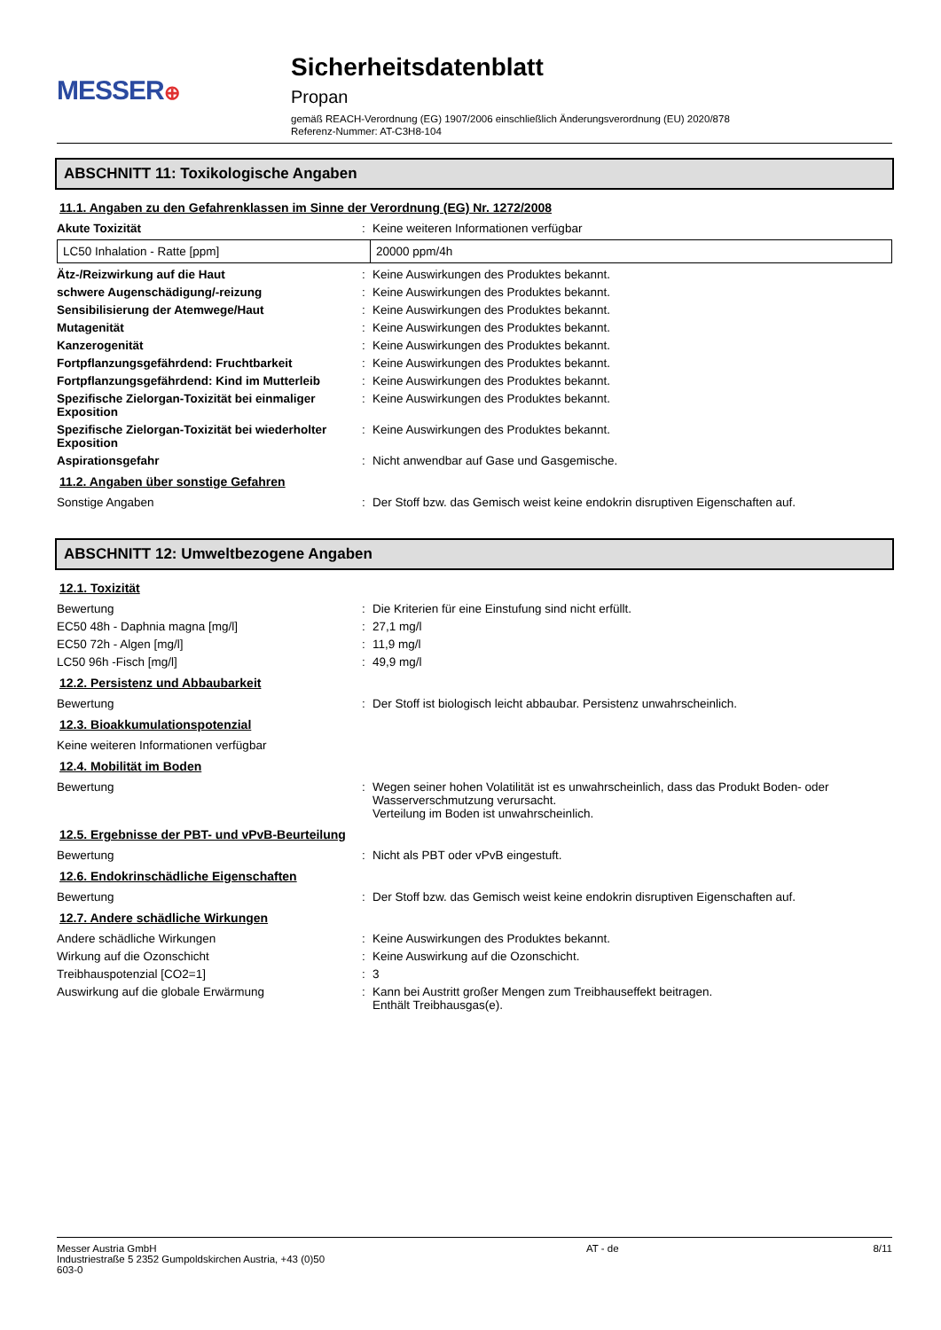MESSER⊕
Sicherheitsdatenblatt
Propan
gemäß REACH-Verordnung (EG) 1907/2006 einschließlich Änderungsverordnung (EU) 2020/878
Referenz-Nummer: AT-C3H8-104
ABSCHNITT 11: Toxikologische Angaben
11.1. Angaben zu den Gefahrenklassen im Sinne der Verordnung (EG) Nr. 1272/2008
Akute Toxizität: Keine weiteren Informationen verfügbar
| LC50 Inhalation - Ratte [ppm] | 20000 ppm/4h |
Ätz-/Reizwirkung auf die Haut: Keine Auswirkungen des Produktes bekannt.
schwere Augenschädigung/-reizung: Keine Auswirkungen des Produktes bekannt.
Sensibilisierung der Atemwege/Haut: Keine Auswirkungen des Produktes bekannt.
Mutagenität: Keine Auswirkungen des Produktes bekannt.
Kanzerogenität: Keine Auswirkungen des Produktes bekannt.
Fortpflanzungsgefährdend: Fruchtbarkeit: Keine Auswirkungen des Produktes bekannt.
Fortpflanzungsgefährdend: Kind im Mutterleib: Keine Auswirkungen des Produktes bekannt.
Spezifische Zielorgan-Toxizität bei einmaliger Exposition: Keine Auswirkungen des Produktes bekannt.
Spezifische Zielorgan-Toxizität bei wiederholter Exposition: Keine Auswirkungen des Produktes bekannt.
Aspirationsgefahr: Nicht anwendbar auf Gase und Gasgemische.
11.2. Angaben über sonstige Gefahren
Sonstige Angaben: Der Stoff bzw. das Gemisch weist keine endokrin disruptiven Eigenschaften auf.
ABSCHNITT 12: Umweltbezogene Angaben
12.1. Toxizität
Bewertung: Die Kriterien für eine Einstufung sind nicht erfüllt.
EC50 48h - Daphnia magna [mg/l]: 27,1 mg/l
EC50 72h - Algen [mg/l]: 11,9 mg/l
LC50 96h -Fisch [mg/l]: 49,9 mg/l
12.2. Persistenz und Abbaubarkeit
Bewertung: Der Stoff ist biologisch leicht abbaubar. Persistenz unwahrscheinlich.
12.3. Bioakkumulationspotenzial
Keine weiteren Informationen verfügbar
12.4. Mobilität im Boden
Bewertung: Wegen seiner hohen Volatilität ist es unwahrscheinlich, dass das Produkt Boden- oder Wasserverschmutzung verursacht.
Verteilung im Boden ist unwahrscheinlich.
12.5. Ergebnisse der PBT- und vPvB-Beurteilung
Bewertung: Nicht als PBT oder vPvB eingestuft.
12.6. Endokrinschädliche Eigenschaften
Bewertung: Der Stoff bzw. das Gemisch weist keine endokrin disruptiven Eigenschaften auf.
12.7. Andere schädliche Wirkungen
Andere schädliche Wirkungen: Keine Auswirkungen des Produktes bekannt.
Wirkung auf die Ozonschicht: Keine Auswirkung auf die Ozonschicht.
Treibhauspotenzial [CO2=1]: 3
Auswirkung auf die globale Erwärmung: Kann bei Austritt großer Mengen zum Treibhauseffekt beitragen.
Enthält Treibhausgas(e).
Messer Austria GmbH
Industriestraße 5 2352 Gumpoldskirchen Austria, +43 (0)50 603-0
AT - de 8/11